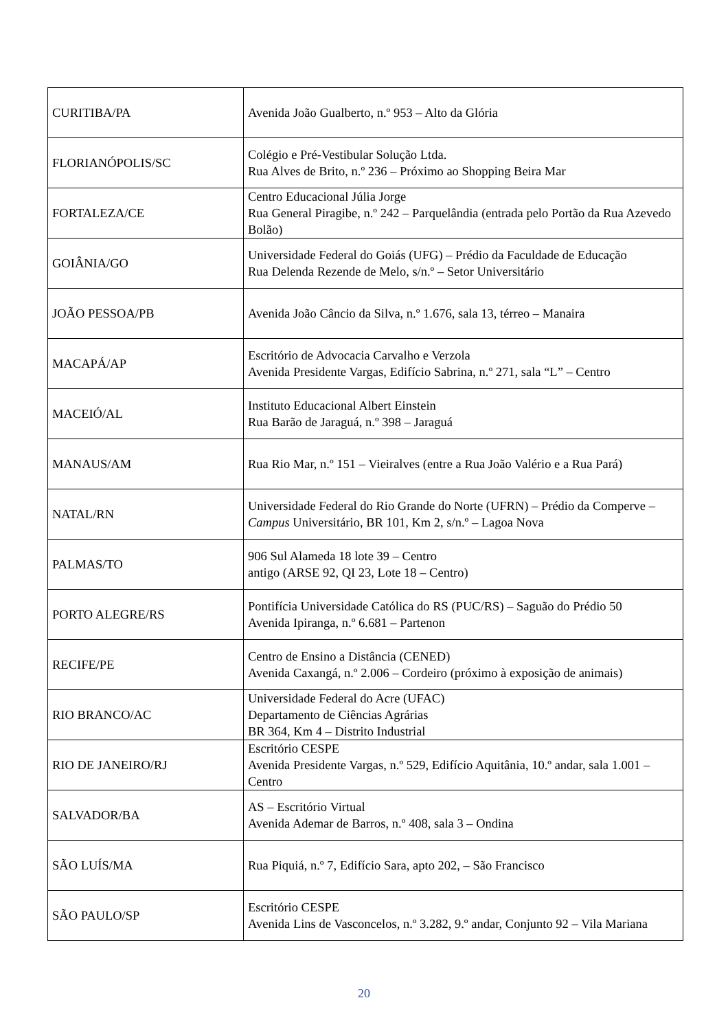| CURITIBA/PA | Avenida João Gualberto, n.º 953 – Alto da Glória |
| FLORIANÓPOLIS/SC | Colégio e Pré-Vestibular Solução Ltda. Rua Alves de Brito, n.º 236 – Próximo ao Shopping Beira Mar |
| FORTALEZA/CE | Centro Educacional Júlia Jorge Rua General Piragibe, n.º 242 – Parquelândia (entrada pelo Portão da Rua Azevedo Bolão) |
| GOIÂNIA/GO | Universidade Federal do Goiás (UFG) – Prédio da Faculdade de Educação Rua Delenda Rezende de Melo, s/n.º – Setor Universitário |
| JOÃO PESSOA/PB | Avenida João Câncio da Silva, n.º 1.676, sala 13, térreo – Manaira |
| MACAPÁ/AP | Escritório de Advocacia Carvalho e Verzola Avenida Presidente Vargas, Edifício Sabrina, n.º 271, sala “L” – Centro |
| MACEIÓ/AL | Instituto Educacional Albert Einstein Rua Barão de Jaraguá, n.º 398 – Jaraguá |
| MANAUS/AM | Rua Rio Mar, n.º 151 – Vieiralves (entre a Rua João Valério e a Rua Pará) |
| NATAL/RN | Universidade Federal do Rio Grande do Norte (UFRN) – Prédio da Comperve – Campus Universitário, BR 101, Km 2, s/n.º – Lagoa Nova |
| PALMAS/TO | 906 Sul Alameda 18 lote 39 – Centro antigo (ARSE 92, QI 23, Lote 18 – Centro) |
| PORTO ALEGRE/RS | Pontifícia Universidade Católica do RS (PUC/RS) – Saguão do Prédio 50 Avenida Ipiranga, n.º 6.681 – Partenon |
| RECIFE/PE | Centro de Ensino a Distância (CENED) Avenida Caxangá, n.º 2.006 – Cordeiro (próximo à exposição de animais) |
| RIO BRANCO/AC | Universidade Federal do Acre (UFAC) Departamento de Ciências Agrárias BR 364, Km 4 – Distrito Industrial |
| RIO DE JANEIRO/RJ | Escritório CESPE Avenida Presidente Vargas, n.º 529, Edifício Aquitânia, 10.º andar, sala 1.001 – Centro |
| SALVADOR/BA | AS – Escritório Virtual Avenida Ademar de Barros, n.º 408, sala 3 – Ondina |
| SÃO LUÍS/MA | Rua Piquiá, n.º 7, Edifício Sara, apto 202, – São Francisco |
| SÃO PAULO/SP | Escritório CESPE Avenida Lins de Vasconcelos, n.º 3.282, 9.º andar, Conjunto 92 – Vila Mariana |
20